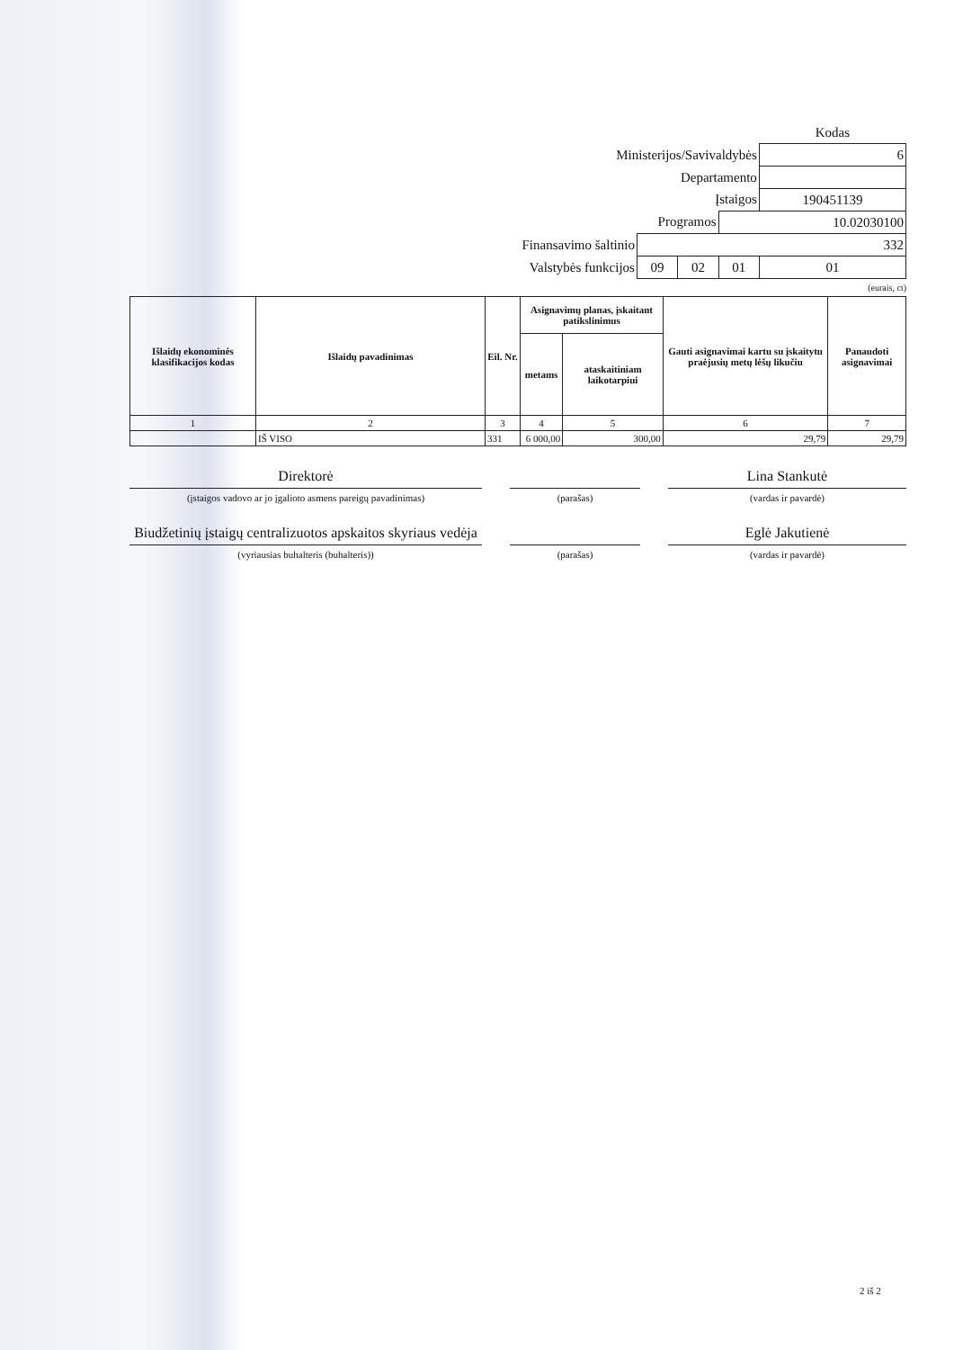| | | | | Kodas |
| Ministerijos/Savivaldybės | | | | 6 |
| Departamento | | | | |
| Įstaigos | | | | 190451139 |
| Programos | | | 10.02030100 | |
| Finansavimo šaltinio | 332 | | | |
| Valstybės funkcijos | 09 | 02 | 01 | 01 |
(eurais, ct)
| Išlaidų ekonominės klasifikacijos kodas | Išlaidų pavadinimas | Eil. Nr. | Asignavimų planas, įskaitant patikslinimus | | Gauti asignavimai kartu su įskaitytu praėjusių metų lėšų likučiu | Panaudoti asignavimai |
| --- | --- | --- | --- | --- | --- | --- |
| | | | metams | ataskaitiniam laikotarpiui | | |
| 1 | 2 | 3 | 4 | 5 | 6 | 7 |
| | IŠ VISO | 331 | 6 000,00 | 300,00 | 29,79 | 29,79 |
Direktorė
(įstaigos vadovo ar jo įgalioto asmens pareigų pavadinimas)
(parašas)
Lina Stankutė
(vardas ir pavardė)
Biudžetinių įstaigų centralizuotos apskaitos skyriaus vedėja
(vyriausias buhalteris (buhalteris))
(parašas)
Eglė Jakutienė
(vardas ir pavardė)
2 iš 2